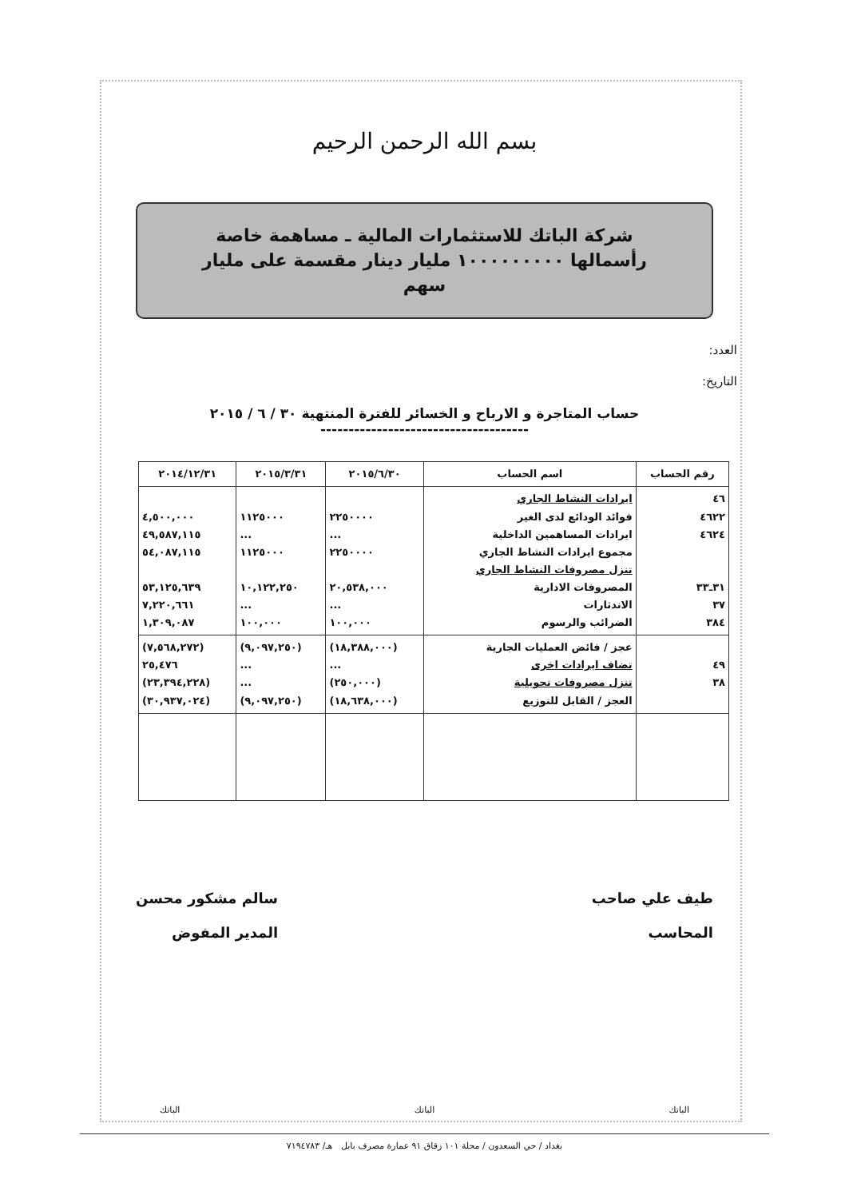بسم الله الرحمن الرحيم
شركة الباتك للاستثمارات المالية ـ مساهمة خاصة
رأسمالها ١٠٠٠٠٠٠٠٠٠ مليار دينار مقسمة على مليار
سهم
العدد:
التاريخ:
حساب المتاجرة و الارباح و الخسائر للفترة المنتهية ٣٠ / ٦ / ٢٠١٥
-------------------------------------
| رقم الحساب | اسم الحساب | ٢٠١٥/٦/٣٠ | ٢٠١٥/٣/٣١ | ٢٠١٤/١٢/٣١ |
| --- | --- | --- | --- | --- |
| ٤٦ ٤٦٢٢ ٤٦٢٤ ٣١ـ٣٣ ٣٧ ٣٨٤ | ايرادات النشاط الجاري فوائد الودائع لدى الغير ايرادات المساهمين الداخلية مجموع ايرادات النشاط الجاري تنزل مصروفات النشاط الجاري المصروفات الادارية الاندثارات الضرائب والرسوم | ٢٢٥٠٠٠٠ ... ٢٢٥٠٠٠٠ ٢٠,٥٣٨,٠٠٠ ... ١٠٠,٠٠٠ | ١١٢٥٠٠٠ ... ١١٢٥٠٠٠ ١٠,١٢٢,٢٥٠ ... ١٠٠,٠٠٠ | ٤,٥٠٠,٠٠٠ ٤٩,٥٨٧,١١٥ ٥٤,٠٨٧,١١٥ ٥٣,١٢٥,٦٣٩ ٧,٢٢٠,٦٦١ ١,٣٠٩,٠٨٧ |
| ٤٩ ٣٨ | عجز / فائض العمليات الجارية تضاف ايرادات اخرى تنزل مصروفات تحويلية العجز / القابل للتوزيع | (١٨,٣٨٨,٠٠٠) ... (٢٥٠,٠٠٠) (١٨,٦٣٨,٠٠٠) | (٩,٠٩٧,٢٥٠) ... ... (٩,٠٩٧,٢٥٠) | (٧,٥٦٨,٢٧٢) ٢٥,٤٧٦ (٢٣,٣٩٤,٢٢٨) (٣٠,٩٣٧,٠٢٤) |
طيف علي صاحب
المحاسب
سالم مشكور محسن
المدير المفوض
الباتك الباتك الباتك
بغداد / حي السعدون / محلة ١٠١ زقاق ٩١ عمارة مصرف بابل هـ/ ٧١٩٤٧٨٣